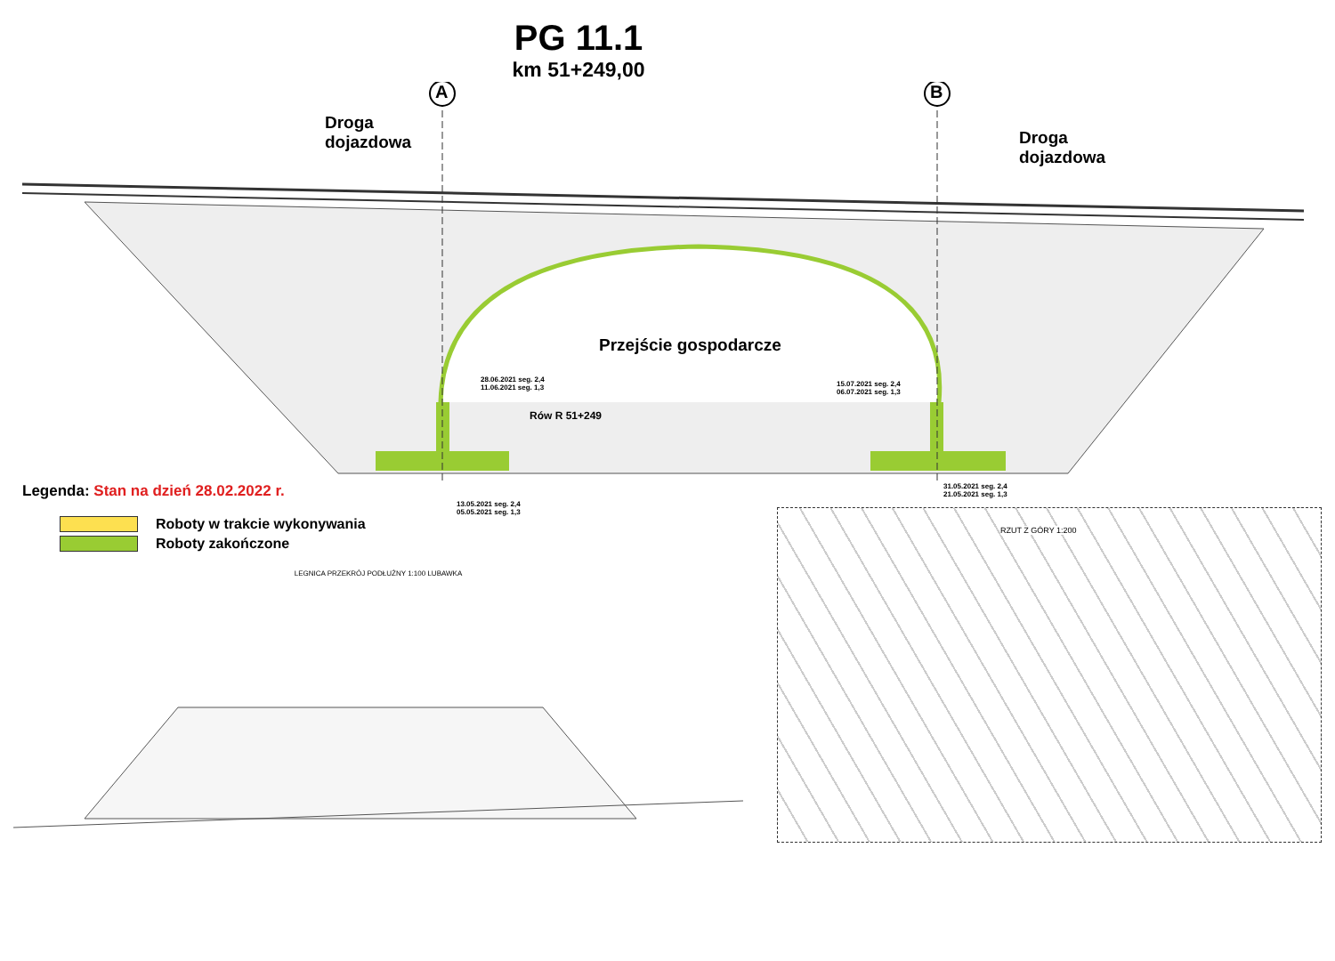PG 11.1
km 51+249,00
A B
Droga
dojazdowa
Droga
dojazdowa
Przejście gospodarcze
Rów R 51+249
28.06.2021 seg. 2,4
11.06.2021 seg. 1,3
15.07.2021 seg. 2,4
06.07.2021 seg. 1,3
13.05.2021 seg. 2,4
05.05.2021 seg. 1,3
31.05.2021 seg. 2,4
21.05.2021 seg. 1,3
Legenda: Stan na dzień 28.02.2022 r.
Roboty w trakcie wykonywania
Roboty zakończone
LEGNICA PRZEKRÓJ PODŁUŻNY 1:100 LUBAWKA
RZUT Z GÓRY 1:200